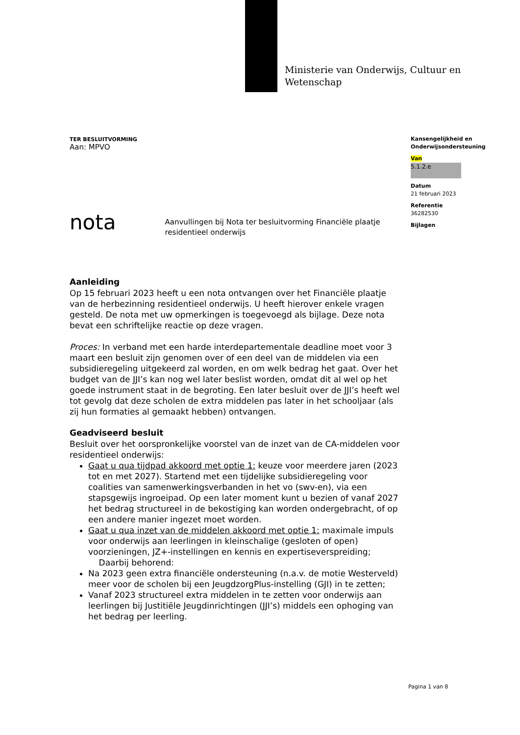Ministerie van Onderwijs, Cultuur en
Wetenschap
Kansengelijkheid en
Onderwijsondersteuning
Van
5.1.2.e
Datum
21 februari 2023
Referentie
36282530
Bijlagen
TER BESLUITVORMING
Aan: MPVO
nota Aanvullingen bij Nota ter besluitvorming Financiële plaatje residentieel onderwijs
Aanleiding
Op 15 februari 2023 heeft u een nota ontvangen over het Financiële plaatje van de herbezinning residentieel onderwijs. U heeft hierover enkele vragen gesteld. De nota met uw opmerkingen is toegevoegd als bijlage. Deze nota bevat een schriftelijke reactie op deze vragen.
Proces: In verband met een harde interdepartementale deadline moet voor 3 maart een besluit zijn genomen over of een deel van de middelen via een subsidieregeling uitgekeerd zal worden, en om welk bedrag het gaat. Over het budget van de JJI’s kan nog wel later beslist worden, omdat dit al wel op het goede instrument staat in de begroting. Een later besluit over de JJI’s heeft wel tot gevolg dat deze scholen de extra middelen pas later in het schooljaar (als zij hun formaties al gemaakt hebben) ontvangen.
Geadviseerd besluit
Besluit over het oorspronkelijke voorstel van de inzet van de CA-middelen voor residentieel onderwijs:
Gaat u qua tijdpad akkoord met optie 1: keuze voor meerdere jaren (2023 tot en met 2027). Startend met een tijdelijke subsidieregeling voor coalities van samenwerkingsverbanden in het vo (swv-en), via een stapsgewijs ingroeipad. Op een later moment kunt u bezien of vanaf 2027 het bedrag structureel in de bekostiging kan worden ondergebracht, of op een andere manier ingezet moet worden.
Gaat u qua inzet van de middelen akkoord met optie 1: maximale impuls voor onderwijs aan leerlingen in kleinschalige (gesloten of open) voorzieningen, JZ+-instellingen en kennis en expertiseverspreiding;
Daarbij behorend:
Na 2023 geen extra financiële ondersteuning (n.a.v. de motie Westerveld) meer voor de scholen bij een JeugdzorgPlus-instelling (GJI) in te zetten;
Vanaf 2023 structureel extra middelen in te zetten voor onderwijs aan leerlingen bij Justitiële Jeugdinrichtingen (JJI’s) middels een ophoging van het bedrag per leerling.
Pagina 1 van 8